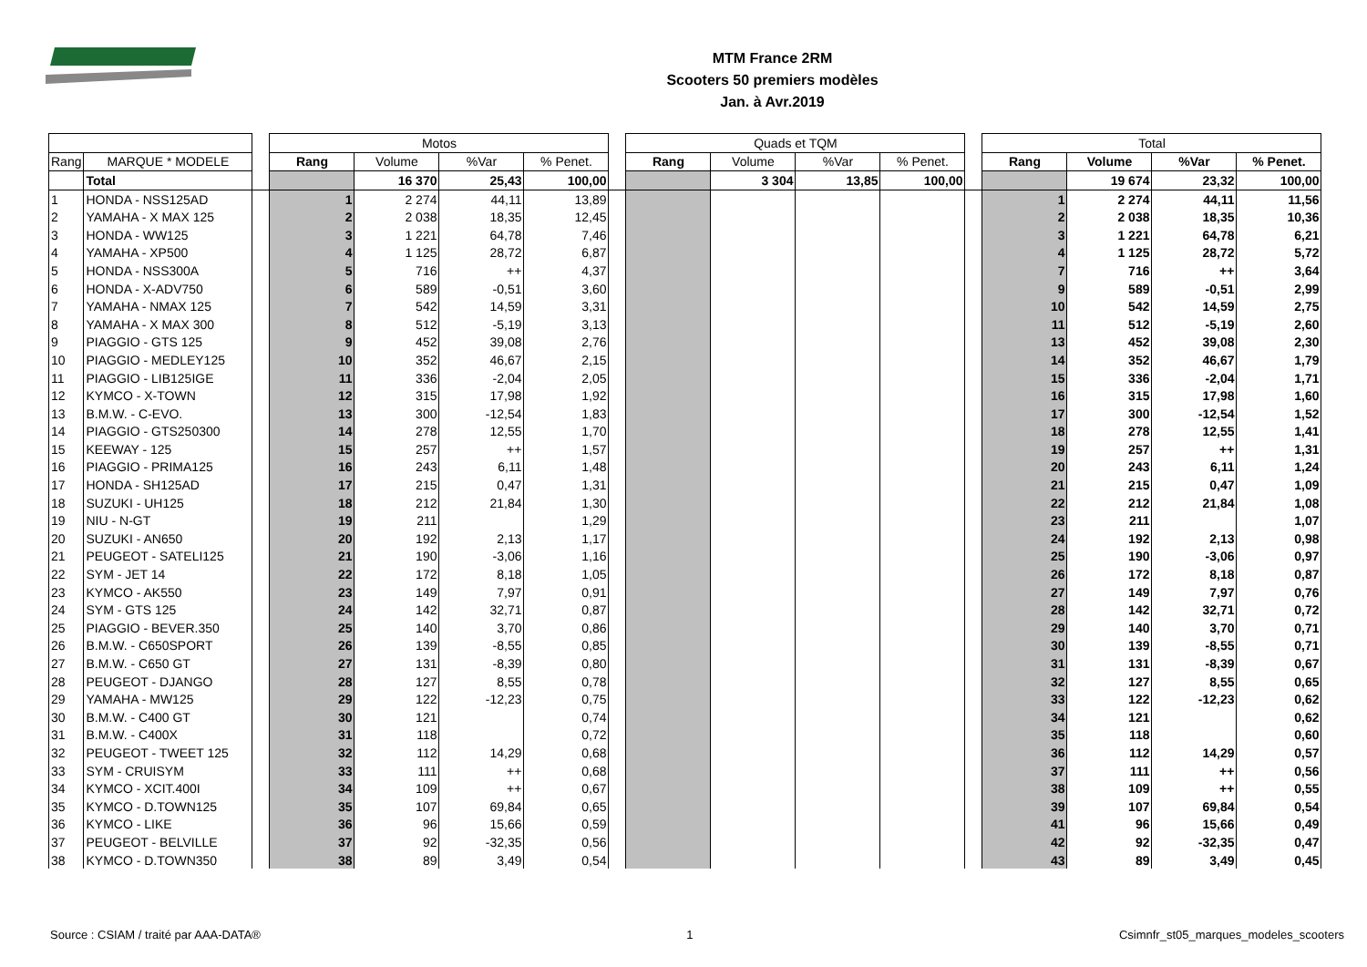MTM France 2RM
Scooters 50 premiers modèles
Jan. à Avr.2019
| | | | Motos | | | | | Quads et TQM | | | | | Total | | | |
| Rang | MARQUE * MODELE | | Rang | Volume | %Var | % Penet. | | Rang | Volume | %Var | % Penet. | | Rang | Volume | %Var | % Penet. |
| | Total | | | 16 370 | 25,43 | 100,00 | | | 3 304 | 13,85 | 100,00 | | | 19 674 | 23,32 | 100,00 |
| 1 | HONDA - NSS125AD | | 1 | 2 274 | 44,11 | 13,89 | | | | | | | 1 | 2 274 | 44,11 | 11,56 |
| 2 | YAMAHA - X MAX 125 | | 2 | 2 038 | 18,35 | 12,45 | | | | | | | 2 | 2 038 | 18,35 | 10,36 |
| 3 | HONDA - WW125 | | 3 | 1 221 | 64,78 | 7,46 | | | | | | | 3 | 1 221 | 64,78 | 6,21 |
| 4 | YAMAHA - XP500 | | 4 | 1 125 | 28,72 | 6,87 | | | | | | | 4 | 1 125 | 28,72 | 5,72 |
| 5 | HONDA - NSS300A | | 5 | 716 | ++ | 4,37 | | | | | | | 7 | 716 | ++ | 3,64 |
| 6 | HONDA - X-ADV750 | | 6 | 589 | -0,51 | 3,60 | | | | | | | 9 | 589 | -0,51 | 2,99 |
| 7 | YAMAHA - NMAX 125 | | 7 | 542 | 14,59 | 3,31 | | | | | | | 10 | 542 | 14,59 | 2,75 |
| 8 | YAMAHA - X MAX 300 | | 8 | 512 | -5,19 | 3,13 | | | | | | | 11 | 512 | -5,19 | 2,60 |
| 9 | PIAGGIO - GTS 125 | | 9 | 452 | 39,08 | 2,76 | | | | | | | 13 | 452 | 39,08 | 2,30 |
| 10 | PIAGGIO - MEDLEY125 | | 10 | 352 | 46,67 | 2,15 | | | | | | | 14 | 352 | 46,67 | 1,79 |
| 11 | PIAGGIO - LIB125IGE | | 11 | 336 | -2,04 | 2,05 | | | | | | | 15 | 336 | -2,04 | 1,71 |
| 12 | KYMCO - X-TOWN | | 12 | 315 | 17,98 | 1,92 | | | | | | | 16 | 315 | 17,98 | 1,60 |
| 13 | B.M.W. - C-EVO. | | 13 | 300 | -12,54 | 1,83 | | | | | | | 17 | 300 | -12,54 | 1,52 |
| 14 | PIAGGIO - GTS250300 | | 14 | 278 | 12,55 | 1,70 | | | | | | | 18 | 278 | 12,55 | 1,41 |
| 15 | KEEWAY - 125 | | 15 | 257 | ++ | 1,57 | | | | | | | 19 | 257 | ++ | 1,31 |
| 16 | PIAGGIO - PRIMA125 | | 16 | 243 | 6,11 | 1,48 | | | | | | | 20 | 243 | 6,11 | 1,24 |
| 17 | HONDA - SH125AD | | 17 | 215 | 0,47 | 1,31 | | | | | | | 21 | 215 | 0,47 | 1,09 |
| 18 | SUZUKI - UH125 | | 18 | 212 | 21,84 | 1,30 | | | | | | | 22 | 212 | 21,84 | 1,08 |
| 19 | NIU - N-GT | | 19 | 211 | | 1,29 | | | | | | | 23 | 211 | | 1,07 |
| 20 | SUZUKI - AN650 | | 20 | 192 | 2,13 | 1,17 | | | | | | | 24 | 192 | 2,13 | 0,98 |
| 21 | PEUGEOT - SATELI125 | | 21 | 190 | -3,06 | 1,16 | | | | | | | 25 | 190 | -3,06 | 0,97 |
| 22 | SYM - JET 14 | | 22 | 172 | 8,18 | 1,05 | | | | | | | 26 | 172 | 8,18 | 0,87 |
| 23 | KYMCO - AK550 | | 23 | 149 | 7,97 | 0,91 | | | | | | | 27 | 149 | 7,97 | 0,76 |
| 24 | SYM - GTS 125 | | 24 | 142 | 32,71 | 0,87 | | | | | | | 28 | 142 | 32,71 | 0,72 |
| 25 | PIAGGIO - BEVER.350 | | 25 | 140 | 3,70 | 0,86 | | | | | | | 29 | 140 | 3,70 | 0,71 |
| 26 | B.M.W. - C650SPORT | | 26 | 139 | -8,55 | 0,85 | | | | | | | 30 | 139 | -8,55 | 0,71 |
| 27 | B.M.W. - C650 GT | | 27 | 131 | -8,39 | 0,80 | | | | | | | 31 | 131 | -8,39 | 0,67 |
| 28 | PEUGEOT - DJANGO | | 28 | 127 | 8,55 | 0,78 | | | | | | | 32 | 127 | 8,55 | 0,65 |
| 29 | YAMAHA - MW125 | | 29 | 122 | -12,23 | 0,75 | | | | | | | 33 | 122 | -12,23 | 0,62 |
| 30 | B.M.W. - C400 GT | | 30 | 121 | | 0,74 | | | | | | | 34 | 121 | | 0,62 |
| 31 | B.M.W. - C400X | | 31 | 118 | | 0,72 | | | | | | | 35 | 118 | | 0,60 |
| 32 | PEUGEOT - TWEET 125 | | 32 | 112 | 14,29 | 0,68 | | | | | | | 36 | 112 | 14,29 | 0,57 |
| 33 | SYM - CRUISYM | | 33 | 111 | ++ | 0,68 | | | | | | | 37 | 111 | ++ | 0,56 |
| 34 | KYMCO - XCIT.400I | | 34 | 109 | ++ | 0,67 | | | | | | | 38 | 109 | ++ | 0,55 |
| 35 | KYMCO - D.TOWN125 | | 35 | 107 | 69,84 | 0,65 | | | | | | | 39 | 107 | 69,84 | 0,54 |
| 36 | KYMCO - LIKE | | 36 | 96 | 15,66 | 0,59 | | | | | | | 41 | 96 | 15,66 | 0,49 |
| 37 | PEUGEOT - BELVILLE | | 37 | 92 | -32,35 | 0,56 | | | | | | | 42 | 92 | -32,35 | 0,47 |
| 38 | KYMCO - D.TOWN350 | | 38 | 89 | 3,49 | 0,54 | | | | | | | 43 | 89 | 3,49 | 0,45 |
Source : CSIAM / traité par AAA-DATA® 1 Csimnfr_st05_marques_modeles_scooters